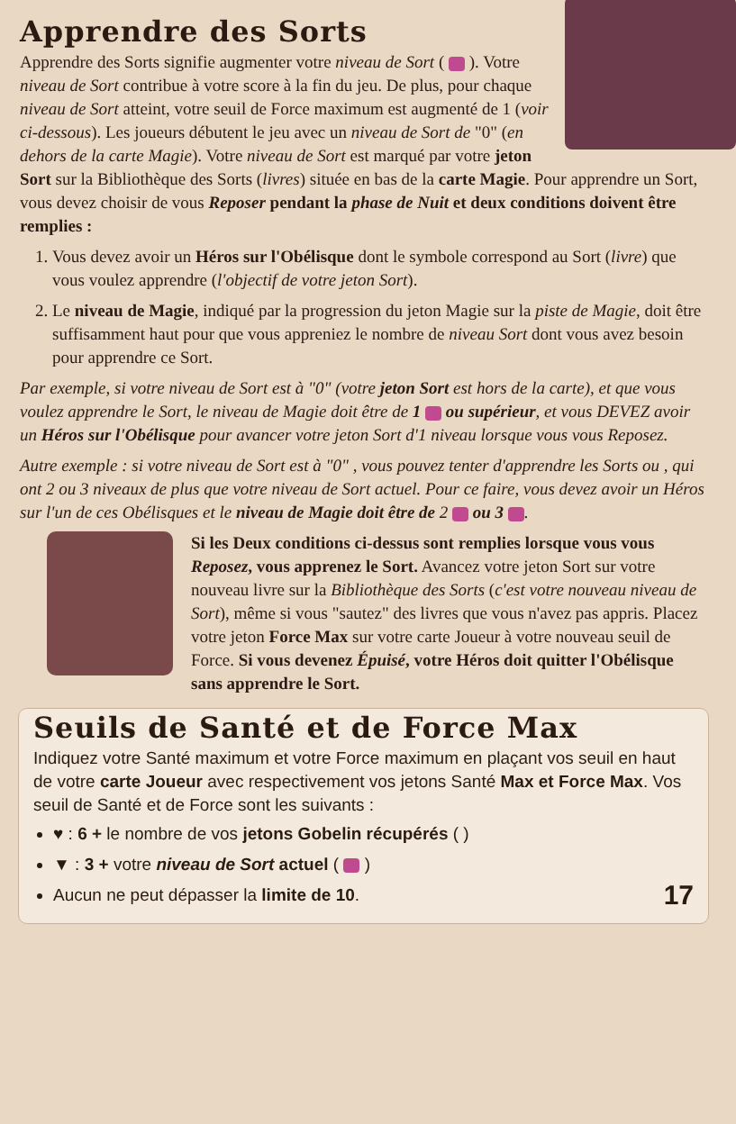Apprendre des Sorts
Apprendre des Sorts signifie augmenter votre niveau de Sort ( ). Votre niveau de Sort contribue à votre score à la fin du jeu. De plus, pour chaque niveau de Sort atteint, votre seuil de Force maximum est augmenté de 1 (voir ci-dessous). Les joueurs débutent le jeu avec un niveau de Sort de "0" (en dehors de la carte Magie). Votre niveau de Sort est marqué par votre jeton Sort sur la Bibliothèque des Sorts (livres) située en bas de la carte Magie. Pour apprendre un Sort, vous devez choisir de vous Reposer pendant la phase de Nuit et deux conditions doivent être remplies :
1. Vous devez avoir un Héros sur l'Obélisque dont le symbole correspond au Sort (livre) que vous voulez apprendre (l'objectif de votre jeton Sort).
2. Le niveau de Magie, indiqué par la progression du jeton Magie sur la piste de Magie, doit être suffisamment haut pour que vous appreniez le nombre de niveau Sort dont vous avez besoin pour apprendre ce Sort.
Par exemple, si votre niveau de Sort est à "0" (votre jeton Sort est hors de la carte), et que vous voulez apprendre le Sort, le niveau de Magie doit être de 1 ou supérieur, et vous DEVEZ avoir un Héros sur l'Obélisque pour avancer votre jeton Sort d'1 niveau lorsque vous vous Reposez.
Autre exemple : si votre niveau de Sort est à "0" , vous pouvez tenter d'apprendre les Sorts ou , qui ont 2 ou 3 niveaux de plus que votre niveau de Sort actuel. Pour ce faire, vous devez avoir un Héros sur l'un de ces Obélisques et le niveau de Magie doit être de 2 ou 3 .
Si les Deux conditions ci-dessus sont remplies lorsque vous vous Reposez, vous apprenez le Sort. Avancez votre jeton Sort sur votre nouveau livre sur la Bibliothèque des Sorts (c'est votre nouveau niveau de Sort), même si vous "sautez" des livres que vous n'avez pas appris. Placez votre jeton Force Max sur votre carte Joueur à votre nouveau seuil de Force. Si vous devenez Épuisé, votre Héros doit quitter l'Obélisque sans apprendre le Sort.
Seuils de Santé et de Force Max
Indiquez votre Santé maximum et votre Force maximum en plaçant vos seuil en haut de votre carte Joueur avec respectivement vos jetons Santé Max et Force Max. Vos seuil de Santé et de Force sont les suivants :
♥ : 6 + le nombre de vos jetons Gobelin récupérés ( )
▼ : 3 + votre niveau de Sort actuel ( )
Aucun ne peut dépasser la limite de 10. 17